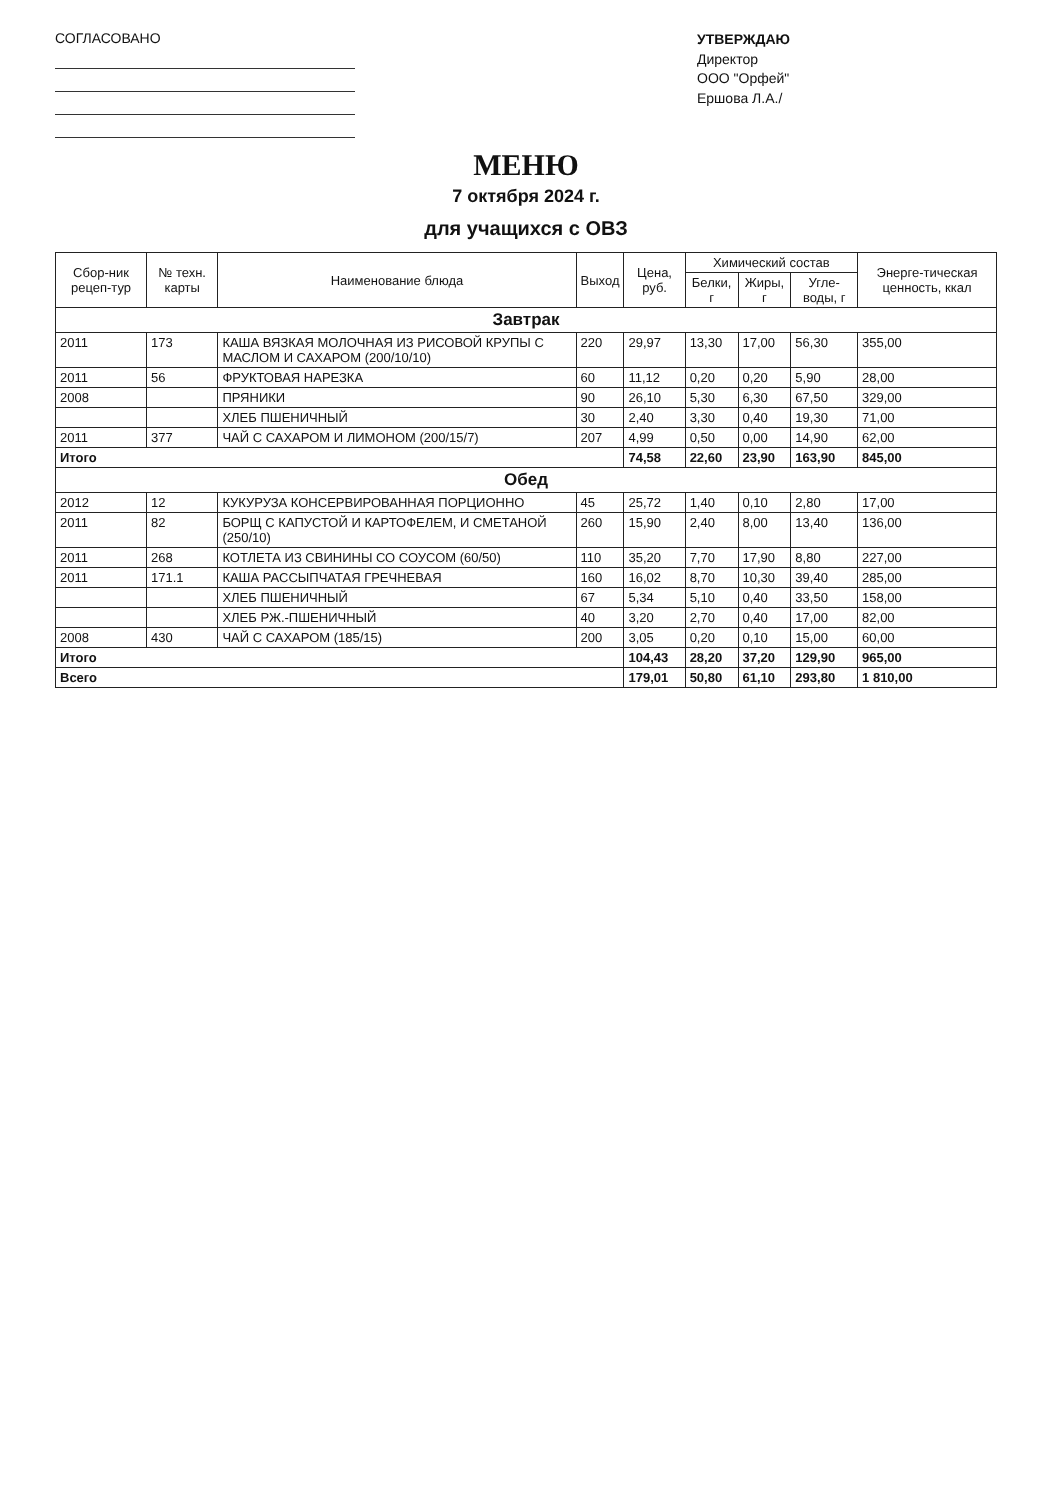СОГЛАСОВАНО
УТВЕРЖДАЮ
Директор
ООО "Орфей"
Ершова Л.А./
МЕНЮ
7 октября 2024 г.
для учащихся с ОВЗ
| Сбор-ник рецеп-тур | № техн. карты | Наименование блюда | Выход | Цена, руб. | Химический состав | | | Энерге-тическая ценность, ккал |
| --- | --- | --- | --- | --- | --- | --- | --- | --- |
| | | | | | Белки, г | Жиры, г | Угле-воды, г | |
| Завтрак | | | | | | | | |
| 2011 | 173 | КАША ВЯЗКАЯ МОЛОЧНАЯ ИЗ РИСОВОЙ КРУПЫ С МАСЛОМ И САХАРОМ (200/10/10) | 220 | 29,97 | 13,30 | 17,00 | 56,30 | 355,00 |
| 2011 | 56 | ФРУКТОВАЯ НАРЕЗКА | 60 | 11,12 | 0,20 | 0,20 | 5,90 | 28,00 |
| 2008 | | ПРЯНИКИ | 90 | 26,10 | 5,30 | 6,30 | 67,50 | 329,00 |
| | | ХЛЕБ ПШЕНИЧНЫЙ | 30 | 2,40 | 3,30 | 0,40 | 19,30 | 71,00 |
| 2011 | 377 | ЧАЙ С САХАРОМ И ЛИМОНОМ (200/15/7) | 207 | 4,99 | 0,50 | 0,00 | 14,90 | 62,00 |
| Итого | | | | 74,58 | 22,60 | 23,90 | 163,90 | 845,00 |
| Обед | | | | | | | | |
| 2012 | 12 | КУКУРУЗА КОНСЕРВИРОВАННАЯ ПОРЦИОННО | 45 | 25,72 | 1,40 | 0,10 | 2,80 | 17,00 |
| 2011 | 82 | БОРЩ С КАПУСТОЙ И КАРТОФЕЛЕМ, И СМЕТАНОЙ (250/10) | 260 | 15,90 | 2,40 | 8,00 | 13,40 | 136,00 |
| 2011 | 268 | КОТЛЕТА ИЗ СВИНИНЫ СО СОУСОМ (60/50) | 110 | 35,20 | 7,70 | 17,90 | 8,80 | 227,00 |
| 2011 | 171.1 | КАША РАССЫПЧАТАЯ ГРЕЧНЕВАЯ | 160 | 16,02 | 8,70 | 10,30 | 39,40 | 285,00 |
| | | ХЛЕБ ПШЕНИЧНЫЙ | 67 | 5,34 | 5,10 | 0,40 | 33,50 | 158,00 |
| | | ХЛЕБ РЖ.-ПШЕНИЧНЫЙ | 40 | 3,20 | 2,70 | 0,40 | 17,00 | 82,00 |
| 2008 | 430 | ЧАЙ С САХАРОМ (185/15) | 200 | 3,05 | 0,20 | 0,10 | 15,00 | 60,00 |
| Итого | | | | 104,43 | 28,20 | 37,20 | 129,90 | 965,00 |
| Всего | | | | 179,01 | 50,80 | 61,10 | 293,80 | 1 810,00 |